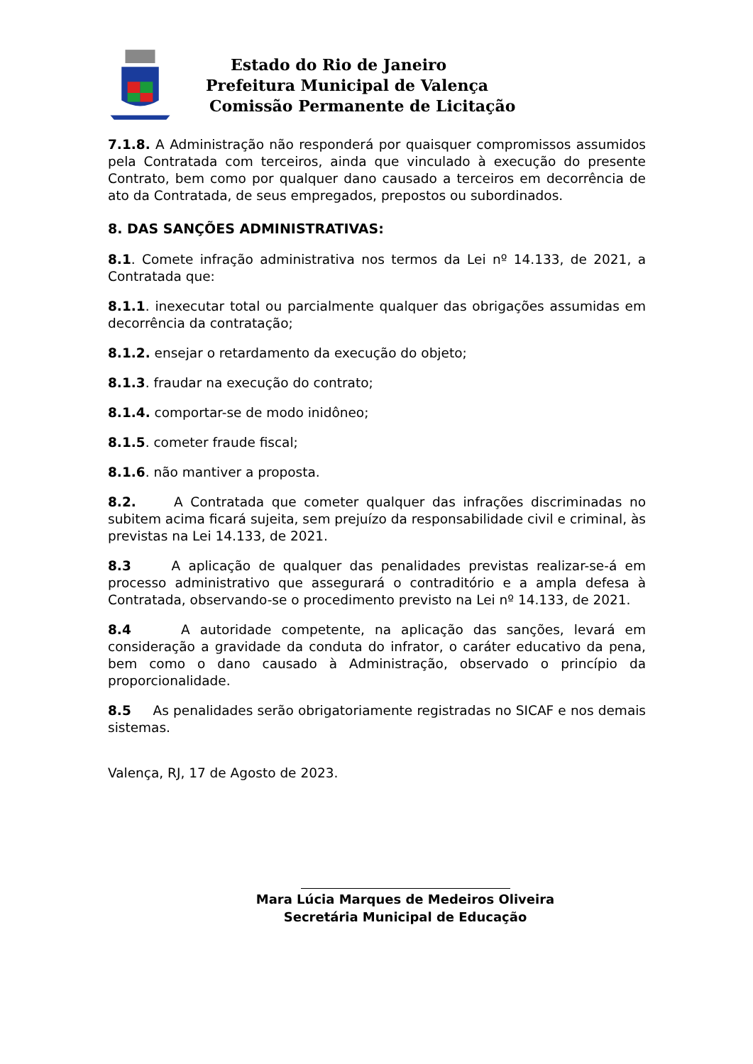Estado do Rio de Janeiro
Prefeitura Municipal de Valença
Comissão Permanente de Licitação
7.1.8. A Administração não responderá por quaisquer compromissos assumidos pela Contratada com terceiros, ainda que vinculado à execução do presente Contrato, bem como por qualquer dano causado a terceiros em decorrência de ato da Contratada, de seus empregados, prepostos ou subordinados.
8. DAS SANÇÕES ADMINISTRATIVAS:
8.1. Comete infração administrativa nos termos da Lei nº 14.133, de 2021, a Contratada que:
8.1.1. inexecutar total ou parcialmente qualquer das obrigações assumidas em decorrência da contratação;
8.1.2. ensejar o retardamento da execução do objeto;
8.1.3. fraudar na execução do contrato;
8.1.4. comportar-se de modo inidôneo;
8.1.5. cometer fraude fiscal;
8.1.6. não mantiver a proposta.
8.2. A Contratada que cometer qualquer das infrações discriminadas no subitem acima ficará sujeita, sem prejuízo da responsabilidade civil e criminal, às previstas na Lei 14.133, de 2021.
8.3 A aplicação de qualquer das penalidades previstas realizar-se-á em processo administrativo que assegurará o contraditório e a ampla defesa à Contratada, observando-se o procedimento previsto na Lei nº 14.133, de 2021.
8.4 A autoridade competente, na aplicação das sanções, levará em consideração a gravidade da conduta do infrator, o caráter educativo da pena, bem como o dano causado à Administração, observado o princípio da proporcionalidade.
8.5 As penalidades serão obrigatoriamente registradas no SICAF e nos demais sistemas.
Valença, RJ, 17 de Agosto de 2023.
Mara Lúcia Marques de Medeiros Oliveira
Secretária Municipal de Educação